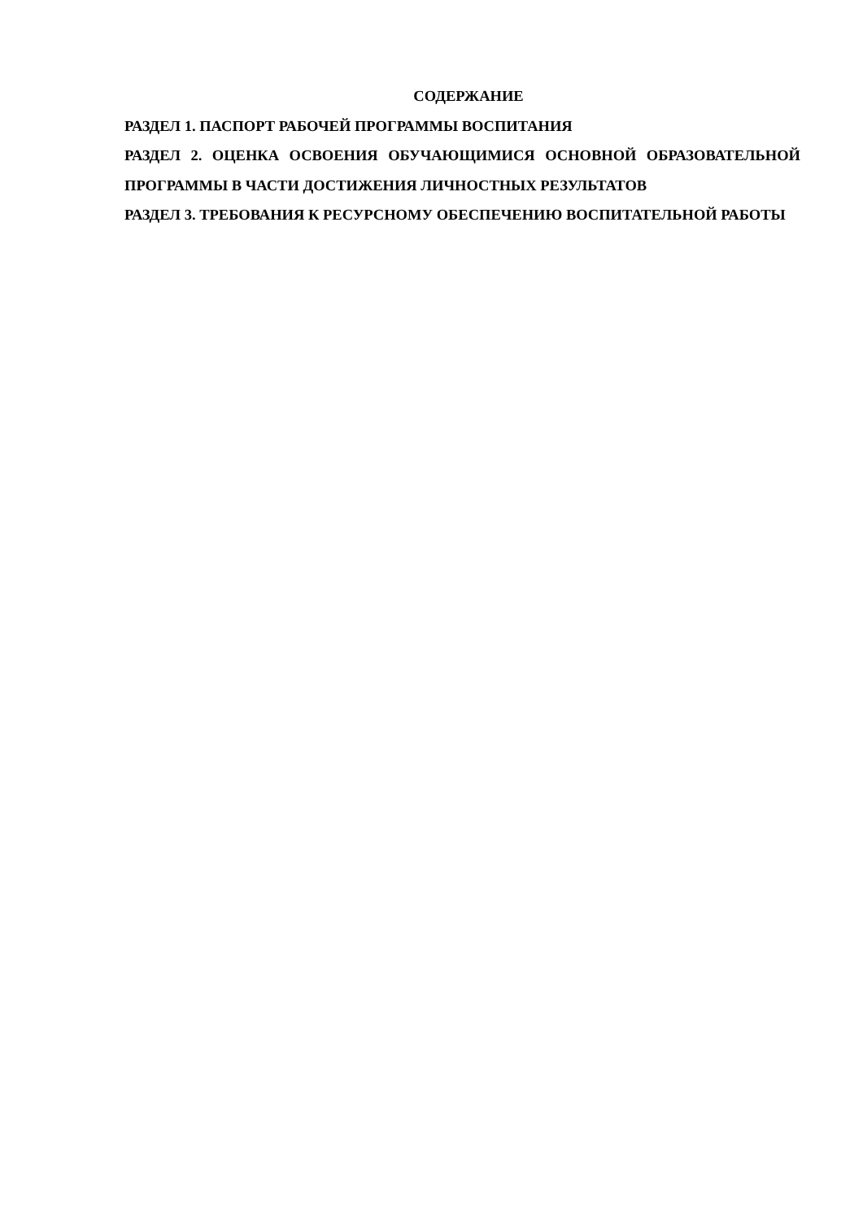СОДЕРЖАНИЕ
РАЗДЕЛ 1. ПАСПОРТ РАБОЧЕЙ ПРОГРАММЫ ВОСПИТАНИЯ
РАЗДЕЛ 2. ОЦЕНКА ОСВОЕНИЯ ОБУЧАЮЩИМИСЯ ОСНОВНОЙ ОБРАЗОВАТЕЛЬНОЙ ПРОГРАММЫ В ЧАСТИ ДОСТИЖЕНИЯ ЛИЧНОСТНЫХ РЕЗУЛЬТАТОВ
РАЗДЕЛ 3. ТРЕБОВАНИЯ К РЕСУРСНОМУ ОБЕСПЕЧЕНИЮ ВОСПИТАТЕЛЬНОЙ РАБОТЫ